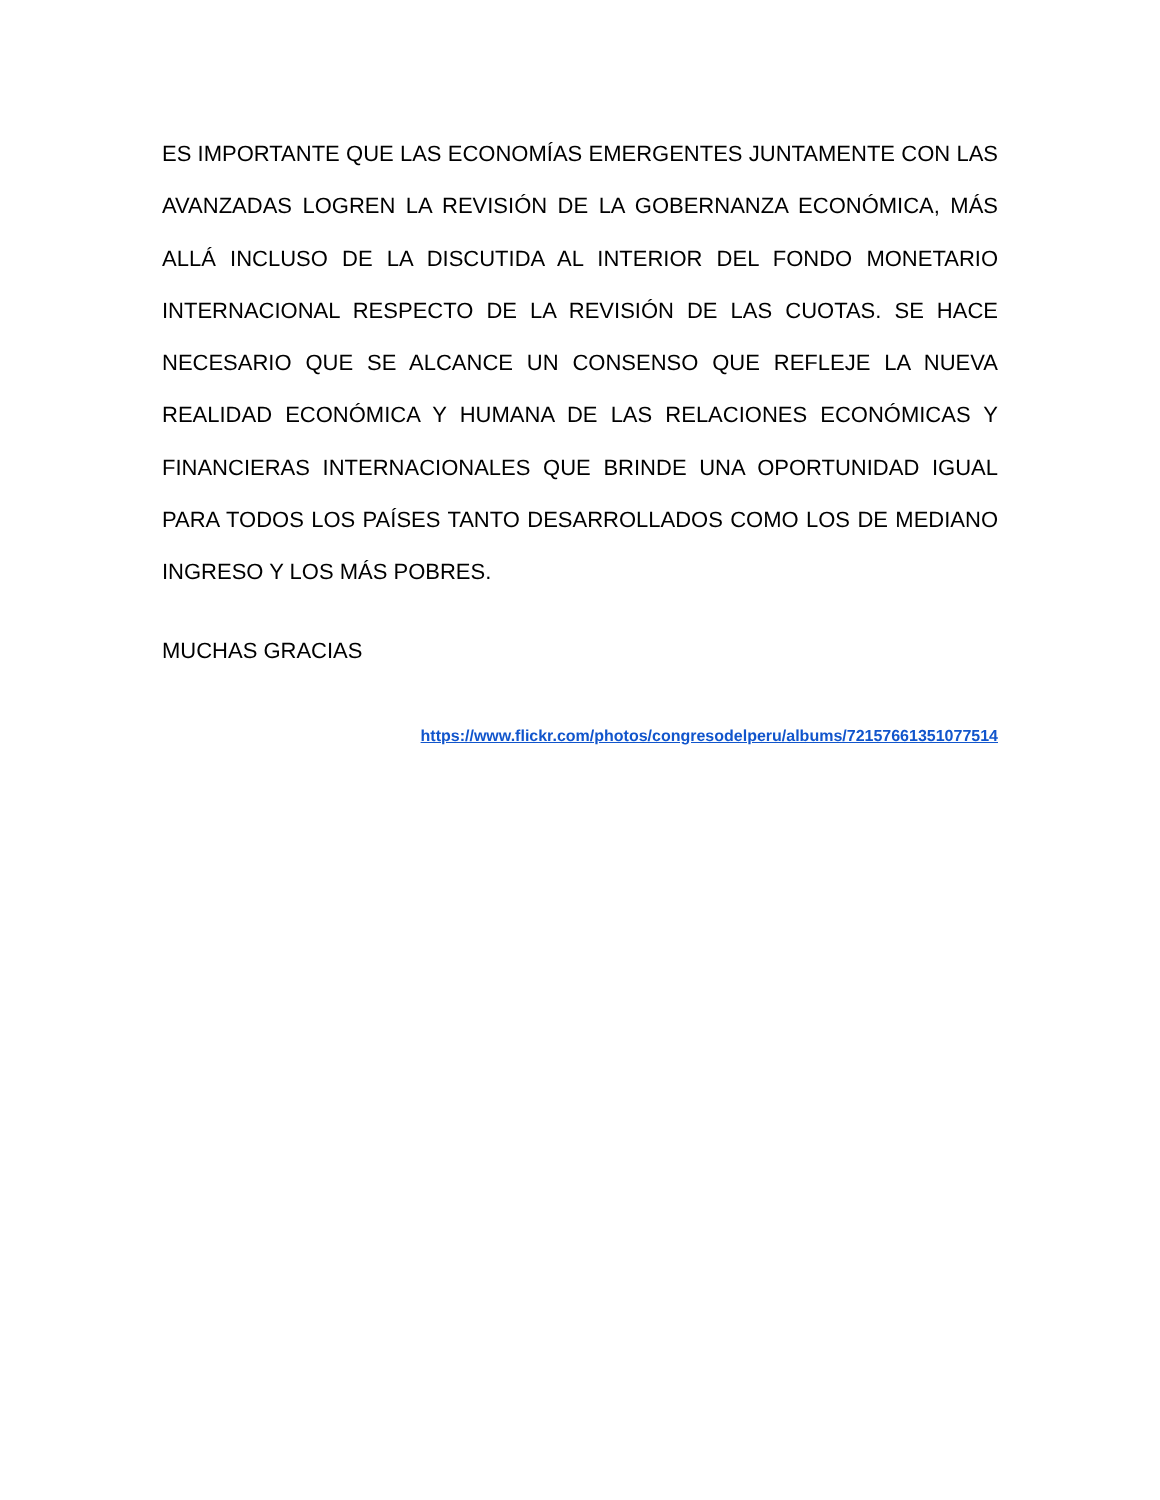ES IMPORTANTE QUE LAS ECONOMÍAS EMERGENTES JUNTAMENTE CON LAS AVANZADAS LOGREN LA REVISIÓN DE LA GOBERNANZA ECONÓMICA, MÁS ALLÁ INCLUSO DE LA DISCUTIDA AL INTERIOR DEL FONDO MONETARIO INTERNACIONAL RESPECTO DE LA REVISIÓN DE LAS CUOTAS. SE HACE NECESARIO QUE SE ALCANCE UN CONSENSO QUE REFLEJE LA NUEVA REALIDAD ECONÓMICA Y HUMANA DE LAS RELACIONES ECONÓMICAS Y FINANCIERAS INTERNACIONALES QUE BRINDE UNA OPORTUNIDAD IGUAL PARA TODOS LOS PAÍSES TANTO DESARROLLADOS COMO LOS DE MEDIANO INGRESO Y LOS MÁS POBRES.
MUCHAS GRACIAS
https://www.flickr.com/photos/congresodelperu/albums/72157661351077514